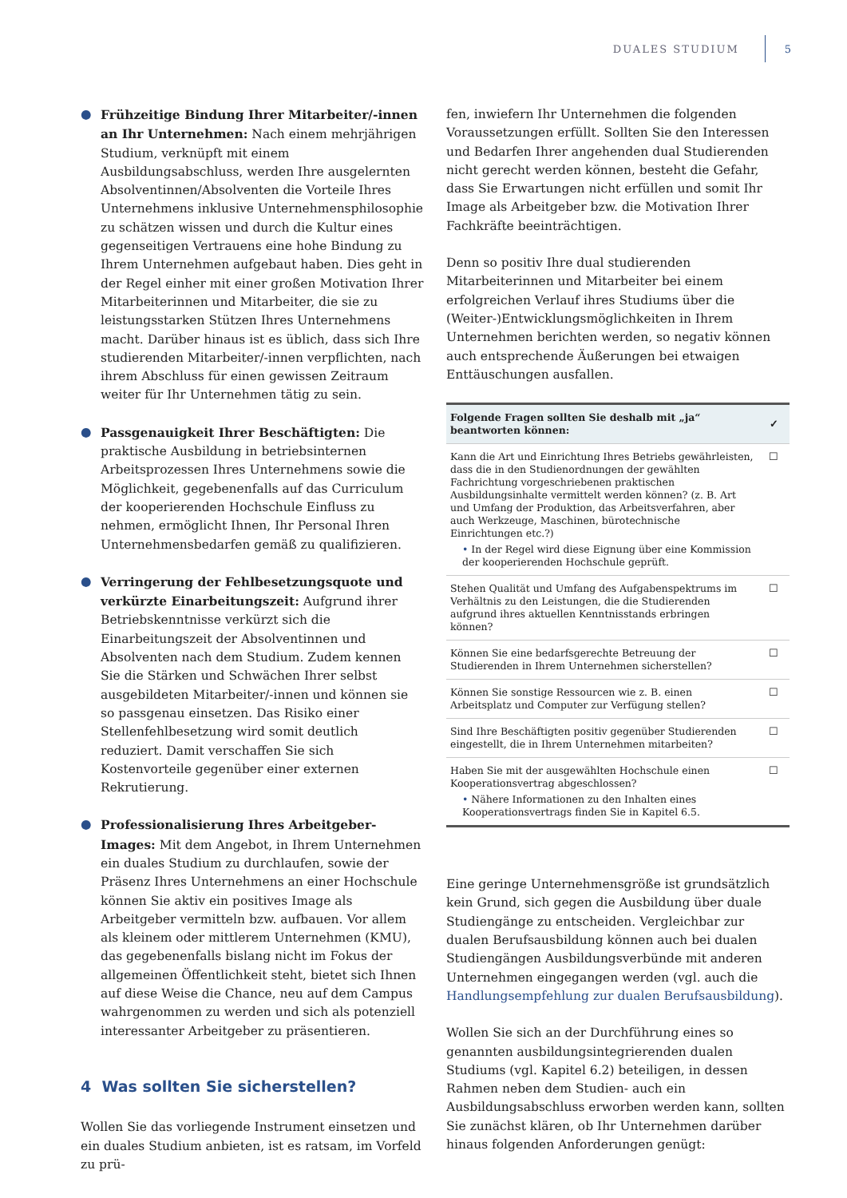DUALES STUDIUM 5
● Frühzeitige Bindung Ihrer Mitarbeiter/-innen an Ihr Unternehmen: Nach einem mehrjährigen Studium, verknüpft mit einem Ausbildungsabschluss, werden Ihre ausgelernten Absolventinnen/Absolventen die Vorteile Ihres Unternehmens inklusive Unternehmensphilosophie zu schätzen wissen und durch die Kultur eines gegenseitigen Vertrauens eine hohe Bindung zu Ihrem Unternehmen aufgebaut haben. Dies geht in der Regel einher mit einer großen Motivation Ihrer Mitarbeiterinnen und Mitarbeiter, die sie zu leistungsstarken Stützen Ihres Unternehmens macht. Darüber hinaus ist es üblich, dass sich Ihre studierenden Mitarbeiter/-innen verpflichten, nach ihrem Abschluss für einen gewissen Zeitraum weiter für Ihr Unternehmen tätig zu sein.
● Passgenauigkeit Ihrer Beschäftigten: Die praktische Ausbildung in betriebsinternen Arbeitsprozessen Ihres Unternehmens sowie die Möglichkeit, gegebenenfalls auf das Curriculum der kooperierenden Hochschule Einfluss zu nehmen, ermöglicht Ihnen, Ihr Personal Ihren Unternehmensbedarfen gemäß zu qualifizieren.
● Verringerung der Fehlbesetzungsquote und verkürzte Einarbeitungszeit: Aufgrund ihrer Betriebskenntnisse verkürzt sich die Einarbeitungszeit der Absolventinnen und Absolventen nach dem Studium. Zudem kennen Sie die Stärken und Schwächen Ihrer selbst ausgebildeten Mitarbeiter/-innen und können sie so passgenau einsetzen. Das Risiko einer Stellenfehlbesetzung wird somit deutlich reduziert. Damit verschaffen Sie sich Kostenvorteile gegenüber einer externen Rekrutierung.
● Professionalisierung Ihres Arbeitgeber-Images: Mit dem Angebot, in Ihrem Unternehmen ein duales Studium zu durchlaufen, sowie der Präsenz Ihres Unternehmens an einer Hochschule können Sie aktiv ein positives Image als Arbeitgeber vermitteln bzw. aufbauen. Vor allem als kleinem oder mittlerem Unternehmen (KMU), das gegebenenfalls bislang nicht im Fokus der allgemeinen Öffentlichkeit steht, bietet sich Ihnen auf diese Weise die Chance, neu auf dem Campus wahrgenommen zu werden und sich als potenziell interessanter Arbeitgeber zu präsentieren.
4 Was sollten Sie sicherstellen?
Wollen Sie das vorliegende Instrument einsetzen und ein duales Studium anbieten, ist es ratsam, im Vorfeld zu prü-
fen, inwiefern Ihr Unternehmen die folgenden Voraussetzungen erfüllt. Sollten Sie den Interessen und Bedarfen Ihrer angehenden dual Studierenden nicht gerecht werden können, besteht die Gefahr, dass Sie Erwartungen nicht erfüllen und somit Ihr Image als Arbeitgeber bzw. die Motivation Ihrer Fachkräfte beeinträchtigen.
Denn so positiv Ihre dual studierenden Mitarbeiterinnen und Mitarbeiter bei einem erfolgreichen Verlauf ihres Studiums über die (Weiter-)Entwicklungsmöglichkeiten in Ihrem Unternehmen berichten werden, so negativ können auch entsprechende Äußerungen bei etwaigen Enttäuschungen ausfallen.
| Folgende Fragen sollten Sie deshalb mit „ja“ beantworten können: | ✓ |
| --- | --- |
| Kann die Art und Einrichtung Ihres Betriebs gewährleisten, dass die in den Studienordnungen der gewählten Fachrichtung vorgeschriebenen praktischen Ausbildungsinhalte vermittelt werden können? (z. B. Art und Umfang der Produktion, das Arbeitsverfahren, aber auch Werkzeuge, Maschinen, bürotechnische Einrichtungen etc.?) • In der Regel wird diese Eignung über eine Kommission der kooperierenden Hochschule geprüft. | ☐ |
| Stehen Qualität und Umfang des Aufgabenspektrums im Verhältnis zu den Leistungen, die die Studierenden aufgrund ihres aktuellen Kenntnisstands erbringen können? | ☐ |
| Können Sie eine bedarfsgerechte Betreuung der Studierenden in Ihrem Unternehmen sicherstellen? | ☐ |
| Können Sie sonstige Ressourcen wie z. B. einen Arbeitsplatz und Computer zur Verfügung stellen? | ☐ |
| Sind Ihre Beschäftigten positiv gegenüber Studierenden eingestellt, die in Ihrem Unternehmen mitarbeiten? | ☐ |
| Haben Sie mit der ausgewählten Hochschule einen Kooperationsvertrag abgeschlossen? • Nähere Informationen zu den Inhalten eines Kooperationsvertrags finden Sie in Kapitel 6.5. | ☐ |
Eine geringe Unternehmensgröße ist grundsätzlich kein Grund, sich gegen die Ausbildung über duale Studiengänge zu entscheiden. Vergleichbar zur dualen Berufsausbildung können auch bei dualen Studiengängen Ausbildungsverbünde mit anderen Unternehmen eingegangen werden (vgl. auch die Handlungsempfehlung zur dualen Berufsausbildung).
Wollen Sie sich an der Durchführung eines so genannten ausbildungsintegrierenden dualen Studiums (vgl. Kapitel 6.2) beteiligen, in dessen Rahmen neben dem Studien- auch ein Ausbildungsabschluss erworben werden kann, sollten Sie zunächst klären, ob Ihr Unternehmen darüber hinaus folgenden Anforderungen genügt: